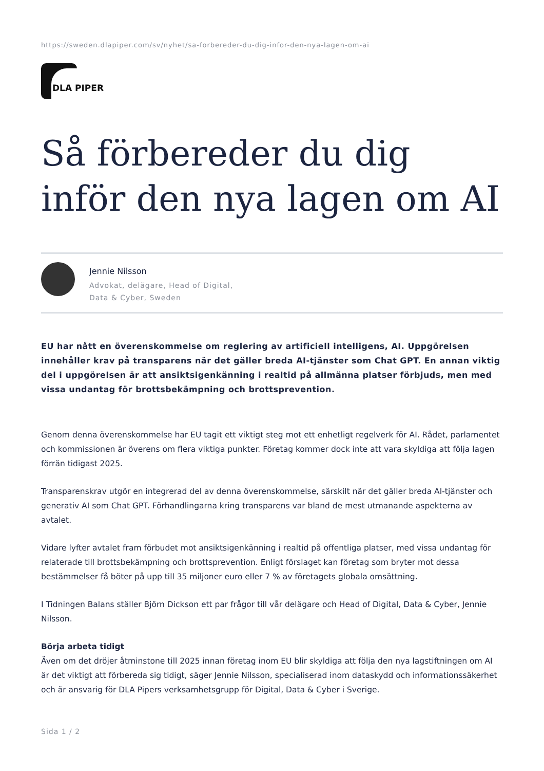https://sweden.dlapiper.com/sv/nyhet/sa-forbereder-du-dig-infor-den-nya-lagen-om-ai
DLA PIPER
Så förbereder du dig inför den nya lagen om AI
Jennie Nilsson
Advokat, delägare, Head of Digital,
Data & Cyber, Sweden
EU har nått en överenskommelse om reglering av artificiell intelligens, AI. Uppgörelsen innehåller krav på transparens när det gäller breda AI-tjänster som Chat GPT. En annan viktig del i uppgörelsen är att ansiktsigenkänning i realtid på allmänna platser förbjuds, men med vissa undantag för brottsbekämpning och brottsprevention.
Genom denna överenskommelse har EU tagit ett viktigt steg mot ett enhetligt regelverk för AI. Rådet, parlamentet och kommissionen är överens om flera viktiga punkter. Företag kommer dock inte att vara skyldiga att följa lagen förrän tidigast 2025.
Transparenskrav utgör en integrerad del av denna överenskommelse, särskilt när det gäller breda AI-tjänster och generativ AI som Chat GPT. Förhandlingarna kring transparens var bland de mest utmanande aspekterna av avtalet.
Vidare lyfter avtalet fram förbudet mot ansiktsigenkänning i realtid på offentliga platser, med vissa undantag för relaterade till brottsbekämpning och brottsprevention. Enligt förslaget kan företag som bryter mot dessa bestämmelser få böter på upp till 35 miljoner euro eller 7 % av företagets globala omsättning.
I Tidningen Balans ställer Björn Dickson ett par frågor till vår delägare och Head of Digital, Data & Cyber, Jennie Nilsson.
Börja arbeta tidigt
Även om det dröjer åtminstone till 2025 innan företag inom EU blir skyldiga att följa den nya lagstiftningen om AI är det viktigt att förbereda sig tidigt, säger Jennie Nilsson, specialiserad inom dataskydd och informationssäkerhet och är ansvarig för DLA Pipers verksamhetsgrupp för Digital, Data & Cyber i Sverige.
Sida 1 / 2